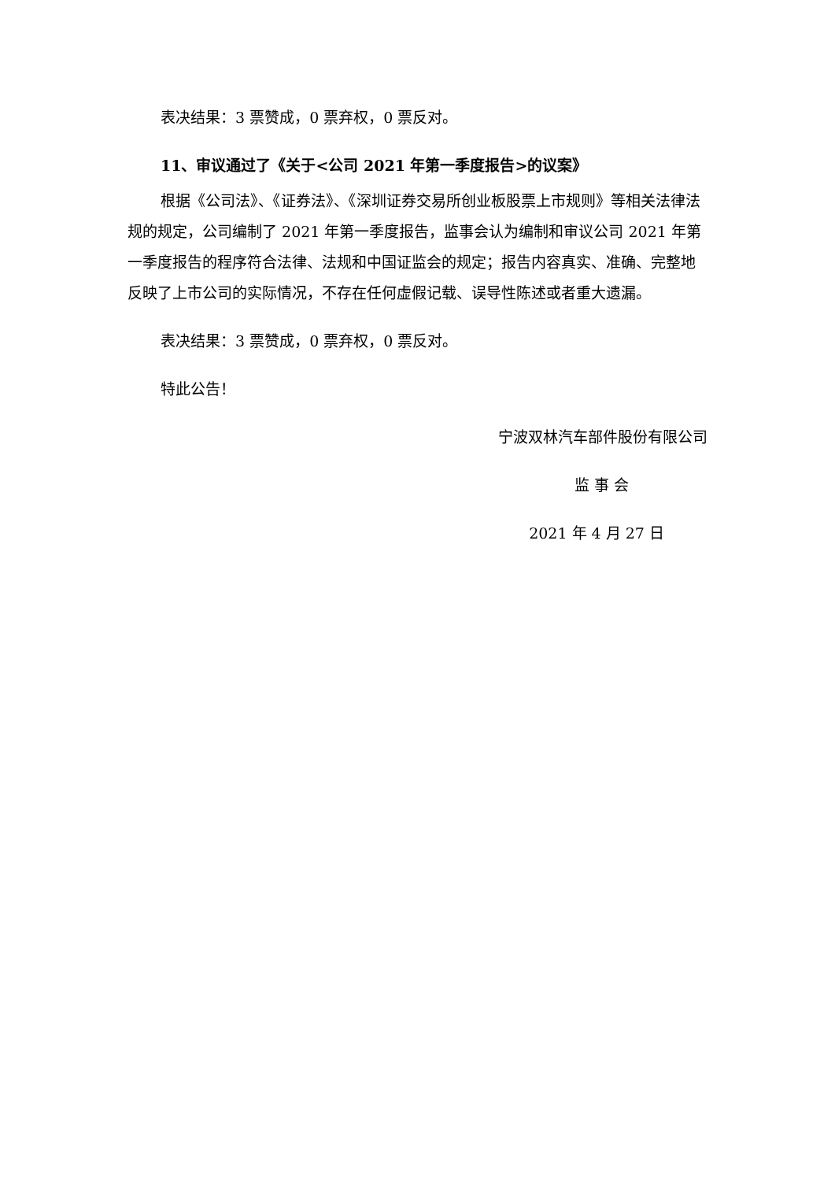表决结果：3 票赞成，0 票弃权，0 票反对。
11、审议通过了《关于<公司 2021 年第一季度报告>的议案》
根据《公司法》、《证券法》、《深圳证券交易所创业板股票上市规则》等相关法律法规的规定，公司编制了 2021 年第一季度报告，监事会认为编制和审议公司 2021 年第一季度报告的程序符合法律、法规和中国证监会的规定；报告内容真实、准确、完整地反映了上市公司的实际情况，不存在任何虚假记载、误导性陈述或者重大遗漏。
表决结果：3 票赞成，0 票弃权，0 票反对。
特此公告！
宁波双林汽车部件股份有限公司
监 事 会
2021 年 4 月 27 日